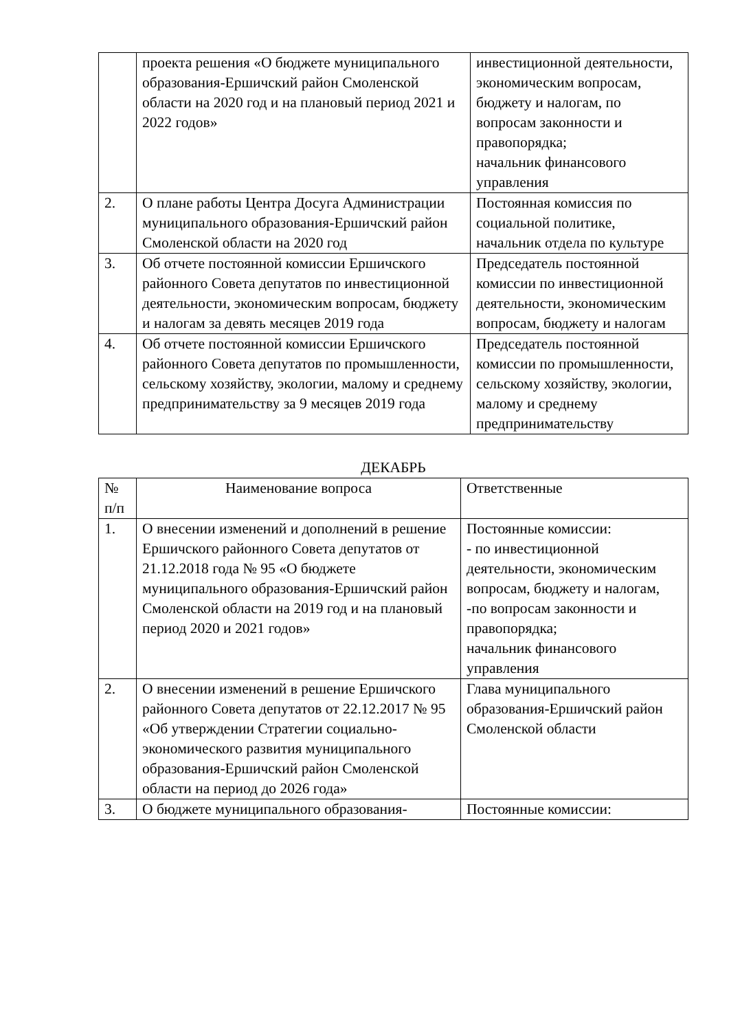| | проекта решения «О бюджете муниципального образования-Ершичский район Смоленской области на 2020 год и на плановый период 2021 и 2022 годов» | инвестиционной деятельности, экономическим вопросам, бюджету и налогам, по вопросам законности и правопорядка; начальник финансового управления |
| 2. | О плане работы Центра Досуга Администрации муниципального образования-Ершичский район Смоленской области на 2020 год | Постоянная комиссия по социальной политике, начальник отдела по культуре |
| 3. | Об отчете постоянной комиссии Ершичского районного Совета депутатов по инвестиционной деятельности, экономическим вопросам, бюджету и налогам за девять месяцев 2019 года | Председатель постоянной комиссии по инвестиционной деятельности, экономическим вопросам, бюджету и налогам |
| 4. | Об отчете постоянной комиссии Ершичского районного Совета депутатов по промышленности, сельскому хозяйству, экологии, малому и среднему предпринимательству за 9 месяцев 2019 года | Председатель постоянной комиссии по промышленности, сельскому хозяйству, экологии, малому и среднему предпринимательству |
ДЕКАБРЬ
| № п/п | Наименование вопроса | Ответственные |
| --- | --- | --- |
| 1. | О внесении изменений и дополнений в решение Ершичского районного Совета депутатов от 21.12.2018 года № 95 «О бюджете муниципального образования-Ершичский район Смоленской области на 2019 год и на плановый период 2020 и 2021 годов» | Постоянные комиссии: - по инвестиционной деятельности, экономическим вопросам, бюджету и налогам, -по вопросам законности и правопорядка; начальник финансового управления |
| 2. | О внесении изменений в решение Ершичского районного Совета депутатов от 22.12.2017 № 95 «Об утверждении Стратегии социально-экономического развития муниципального образования-Ершичский район Смоленской области на период до 2026 года» | Глава муниципального образования-Ершичский район Смоленской области |
| 3. | О бюджете муниципального образования- | Постоянные комиссии: |